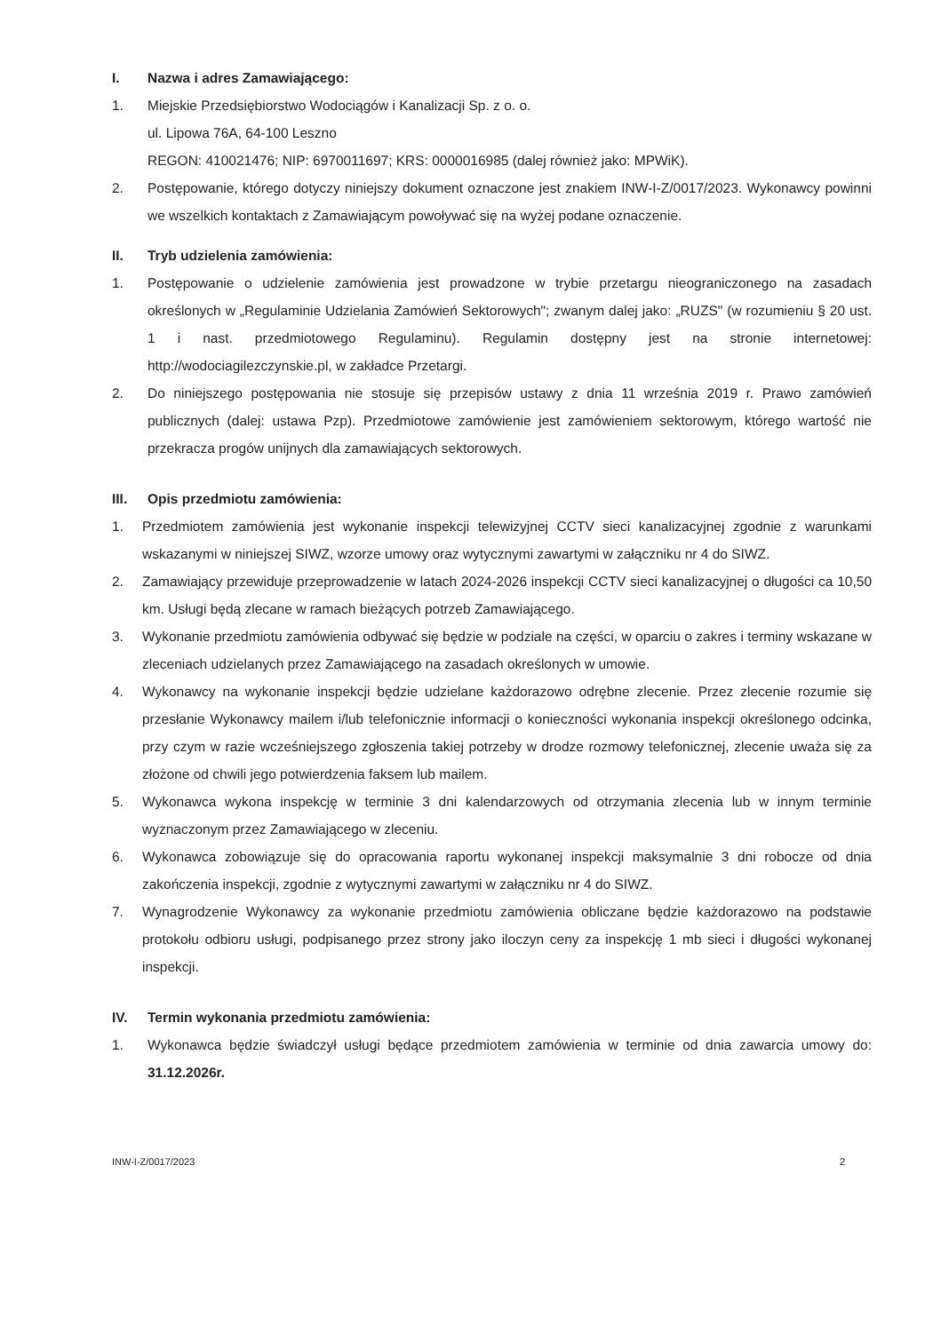I. Nazwa i adres Zamawiającego:
1. Miejskie Przedsiębiorstwo Wodociągów i Kanalizacji Sp. z o. o.
ul. Lipowa 76A, 64-100 Leszno
REGON: 410021476; NIP: 6970011697; KRS: 0000016985 (dalej również jako: MPWiK).
2. Postępowanie, którego dotyczy niniejszy dokument oznaczone jest znakiem INW-I-Z/0017/2023. Wykonawcy powinni we wszelkich kontaktach z Zamawiającym powoływać się na wyżej podane oznaczenie.
II. Tryb udzielenia zamówienia:
1. Postępowanie o udzielenie zamówienia jest prowadzone w trybie przetargu nieograniczonego na zasadach określonych w „Regulaminie Udzielania Zamówień Sektorowych"; zwanym dalej jako: „RUZS" (w rozumieniu § 20 ust. 1 i nast. przedmiotowego Regulaminu). Regulamin dostępny jest na stronie internetowej: http://wodociagilezczynskie.pl, w zakładce Przetargi.
2. Do niniejszego postępowania nie stosuje się przepisów ustawy z dnia 11 września 2019 r. Prawo zamówień publicznych (dalej: ustawa Pzp). Przedmiotowe zamówienie jest zamówieniem sektorowym, którego wartość nie przekracza progów unijnych dla zamawiających sektorowych.
III. Opis przedmiotu zamówienia:
1. Przedmiotem zamówienia jest wykonanie inspekcji telewizyjnej CCTV sieci kanalizacyjnej zgodnie z warunkami wskazanymi w niniejszej SIWZ, wzorze umowy oraz wytycznymi zawartymi w załączniku nr 4 do SIWZ.
2. Zamawiający przewiduje przeprowadzenie w latach 2024-2026 inspekcji CCTV sieci kanalizacyjnej o długości ca 10,50 km. Usługi będą zlecane w ramach bieżących potrzeb Zamawiającego.
3. Wykonanie przedmiotu zamówienia odbywać się będzie w podziale na części, w oparciu o zakres i terminy wskazane w zleceniach udzielanych przez Zamawiającego na zasadach określonych w umowie.
4. Wykonawcy na wykonanie inspekcji będzie udzielane każdorazowo odrębne zlecenie. Przez zlecenie rozumie się przesłanie Wykonawcy mailem i/lub telefonicznie informacji o konieczności wykonania inspekcji określonego odcinka, przy czym w razie wcześniejszego zgłoszenia takiej potrzeby w drodze rozmowy telefonicznej, zlecenie uważa się za złożone od chwili jego potwierdzenia faksem lub mailem.
5. Wykonawca wykona inspekcję w terminie 3 dni kalendarzowych od otrzymania zlecenia lub w innym terminie wyznaczonym przez Zamawiającego w zleceniu.
6. Wykonawca zobowiązuje się do opracowania raportu wykonanej inspekcji maksymalnie 3 dni robocze od dnia zakończenia inspekcji, zgodnie z wytycznymi zawartymi w załączniku nr 4 do SIWZ.
7. Wynagrodzenie Wykonawcy za wykonanie przedmiotu zamówienia obliczane będzie każdorazowo na podstawie protokołu odbioru usługi, podpisanego przez strony jako iloczyn ceny za inspekcję 1 mb sieci i długości wykonanej inspekcji.
IV. Termin wykonania przedmiotu zamówienia:
1. Wykonawca będzie świadczył usługi będące przedmiotem zamówienia w terminie od dnia zawarcia umowy do: 31.12.2026r.
INW-I-Z/0017/2023 2